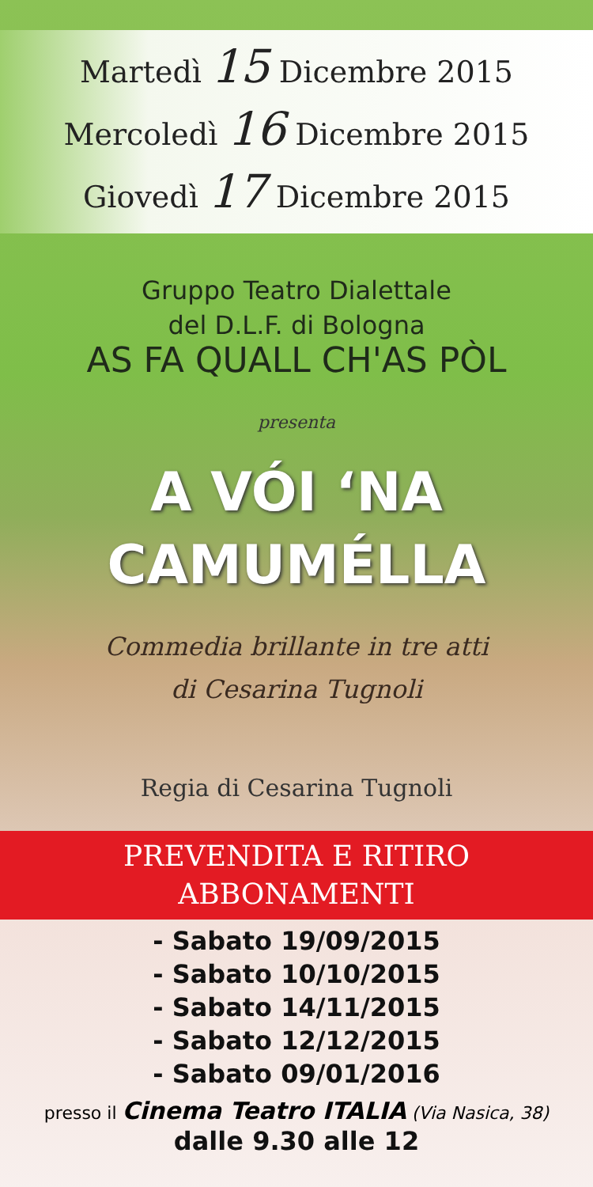Martedì 15 Dicembre 2015
Mercoledì 16 Dicembre 2015
Giovedì 17 Dicembre 2015
Gruppo Teatro Dialettale
del D.L.F. di Bologna
AS FA QUALL CH'AS PÒL
presenta
A VÓI ‘NA
CAMUMÉLLA
Commedia brillante in tre atti
di Cesarina Tugnoli
Regia di Cesarina Tugnoli
PREVENDITA E RITIRO
ABBONAMENTI
- Sabato 19/09/2015
- Sabato 10/10/2015
- Sabato 14/11/2015
- Sabato 12/12/2015
- Sabato 09/01/2016
presso il Cinema Teatro ITALIA (Via Nasica, 38)
dalle 9.30 alle 12